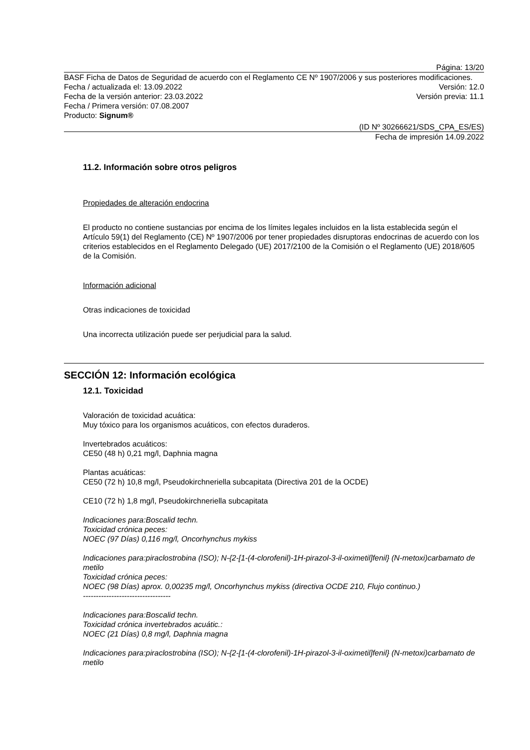Página: 13/20
BASF Ficha de Datos de Seguridad de acuerdo con el Reglamento CE Nº 1907/2006 y sus posteriores modificaciones.
Fecha / actualizada el: 13.09.2022 Versión: 12.0
Fecha de la versión anterior: 23.03.2022 Versión previa: 11.1
Fecha / Primera versión: 07.08.2007
Producto: Signum®
(ID Nº 30266621/SDS_CPA_ES/ES)
Fecha de impresión 14.09.2022
11.2. Información sobre otros peligros
Propiedades de alteración endocrina
El producto no contiene sustancias por encima de los límites legales incluidos en la lista establecida según el Artículo 59(1) del Reglamento (CE) Nº 1907/2006 por tener propiedades disruptoras endocrinas de acuerdo con los criterios establecidos en el Reglamento Delegado (UE) 2017/2100 de la Comisión o el Reglamento (UE) 2018/605 de la Comisión.
Información adicional
Otras indicaciones de toxicidad
Una incorrecta utilización puede ser perjudicial para la salud.
SECCIÓN 12: Información ecológica
12.1. Toxicidad
Valoración de toxicidad acuática:
Muy tóxico para los organismos acuáticos, con efectos duraderos.
Invertebrados acuáticos:
CE50 (48 h) 0,21 mg/l, Daphnia magna
Plantas acuáticas:
CE50 (72 h) 10,8 mg/l, Pseudokirchneriella subcapitata (Directiva 201 de la OCDE)
CE10 (72 h) 1,8 mg/l, Pseudokirchneriella subcapitata
Indicaciones para:Boscalid techn.
Toxicidad crónica peces:
NOEC (97 Días) 0,116 mg/l, Oncorhynchus mykiss
Indicaciones para:piraclostrobina (ISO); N-{2-[1-(4-clorofenil)-1H-pirazol-3-il-oximetil]fenil} (N-metoxi)carbamato de metilo
Toxicidad crónica peces:
NOEC (98 Días) aprox. 0,00235 mg/l, Oncorhynchus mykiss (directiva OCDE 210, Flujo continuo.)
----------------------------------
Indicaciones para:Boscalid techn.
Toxicidad crónica invertebrados acuátic.:
NOEC (21 Días) 0,8 mg/l, Daphnia magna
Indicaciones para:piraclostrobina (ISO); N-{2-[1-(4-clorofenil)-1H-pirazol-3-il-oximetil]fenil} (N-metoxi)carbamato de metilo